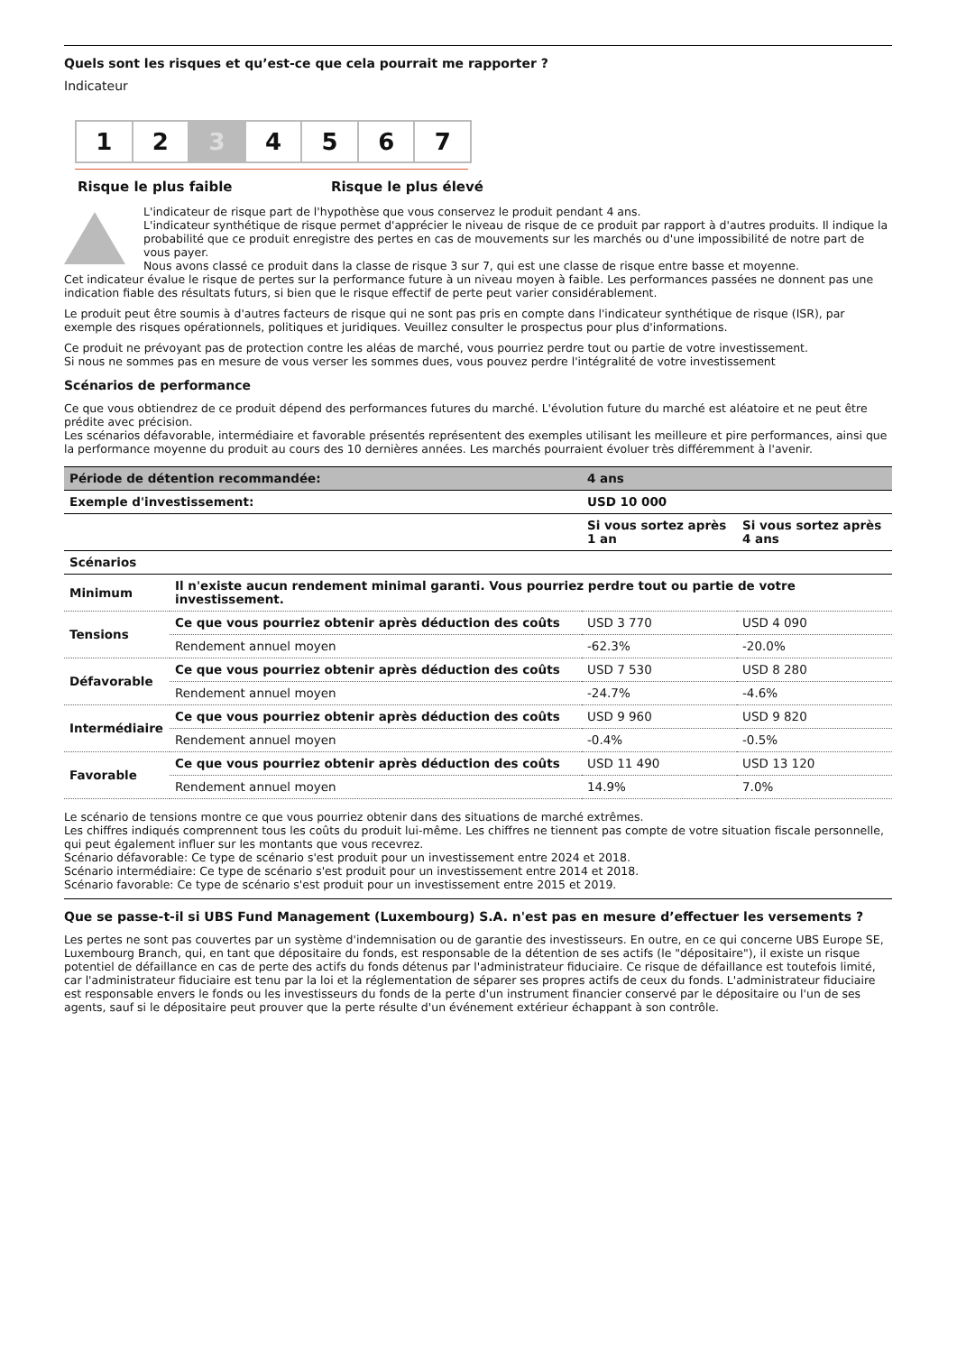Quels sont les risques et qu’est-ce que cela pourrait me rapporter ?
Indicateur
1 2 3 4 5 6 7
Risque le plus faible Risque le plus élevé
L'indicateur de risque part de l'hypothèse que vous conservez le produit pendant 4 ans.
L'indicateur synthétique de risque permet d'apprécier le niveau de risque de ce produit par rapport à d'autres produits. Il indique la probabilité que ce produit enregistre des pertes en cas de mouvements sur les marchés ou d'une impossibilité de notre part de vous payer.
Nous avons classé ce produit dans la classe de risque 3 sur 7, qui est une classe de risque entre basse et moyenne.
Cet indicateur évalue le risque de pertes sur la performance future à un niveau moyen à faible. Les performances passées ne donnent pas une indication fiable des résultats futurs, si bien que le risque effectif de perte peut varier considérablement.
Le produit peut être soumis à d'autres facteurs de risque qui ne sont pas pris en compte dans l'indicateur synthétique de risque (ISR), par exemple des risques opérationnels, politiques et juridiques. Veuillez consulter le prospectus pour plus d'informations.
Ce produit ne prévoyant pas de protection contre les aléas de marché, vous pourriez perdre tout ou partie de votre investissement.
Si nous ne sommes pas en mesure de vous verser les sommes dues, vous pouvez perdre l'intégralité de votre investissement
Scénarios de performance
Ce que vous obtiendrez de ce produit dépend des performances futures du marché. L'évolution future du marché est aléatoire et ne peut être prédite avec précision.
Les scénarios défavorable, intermédiaire et favorable présentés représentent des exemples utilisant les meilleure et pire performances, ainsi que la performance moyenne du produit au cours des 10 dernières années. Les marchés pourraient évoluer très différemment à l'avenir.
| Période de détention recommandée: | | 4 ans | |
| --- | --- | --- | --- |
| Exemple d'investissement: | | USD 10 000 | |
| | | Si vous sortez après 1 an | Si vous sortez après 4 ans |
| Scénarios | | | |
| Minimum | Il n'existe aucun rendement minimal garanti. Vous pourriez perdre tout ou partie de votre investissement. | | |
| Tensions | Ce que vous pourriez obtenir après déduction des coûts | USD 3 770 | USD 4 090 |
| | Rendement annuel moyen | -62.3% | -20.0% |
| Défavorable | Ce que vous pourriez obtenir après déduction des coûts | USD 7 530 | USD 8 280 |
| | Rendement annuel moyen | -24.7% | -4.6% |
| Intermédiaire | Ce que vous pourriez obtenir après déduction des coûts | USD 9 960 | USD 9 820 |
| | Rendement annuel moyen | -0.4% | -0.5% |
| Favorable | Ce que vous pourriez obtenir après déduction des coûts | USD 11 490 | USD 13 120 |
| | Rendement annuel moyen | 14.9% | 7.0% |
Le scénario de tensions montre ce que vous pourriez obtenir dans des situations de marché extrêmes.
Les chiffres indiqués comprennent tous les coûts du produit lui-même. Les chiffres ne tiennent pas compte de votre situation fiscale personnelle, qui peut également influer sur les montants que vous recevrez.
Scénario défavorable: Ce type de scénario s'est produit pour un investissement entre 2024 et 2018.
Scénario intermédiaire: Ce type de scénario s'est produit pour un investissement entre 2014 et 2018.
Scénario favorable: Ce type de scénario s'est produit pour un investissement entre 2015 et 2019.
Que se passe-t-il si UBS Fund Management (Luxembourg) S.A. n'est pas en mesure d’effectuer les versements ?
Les pertes ne sont pas couvertes par un système d'indemnisation ou de garantie des investisseurs. En outre, en ce qui concerne UBS Europe SE, Luxembourg Branch, qui, en tant que dépositaire du fonds, est responsable de la détention de ses actifs (le "dépositaire"), il existe un risque potentiel de défaillance en cas de perte des actifs du fonds détenus par l'administrateur fiduciaire. Ce risque de défaillance est toutefois limité, car l'administrateur fiduciaire est tenu par la loi et la réglementation de séparer ses propres actifs de ceux du fonds. L'administrateur fiduciaire est responsable envers le fonds ou les investisseurs du fonds de la perte d'un instrument financier conservé par le dépositaire ou l'un de ses agents, sauf si le dépositaire peut prouver que la perte résulte d'un événement extérieur échappant à son contrôle.